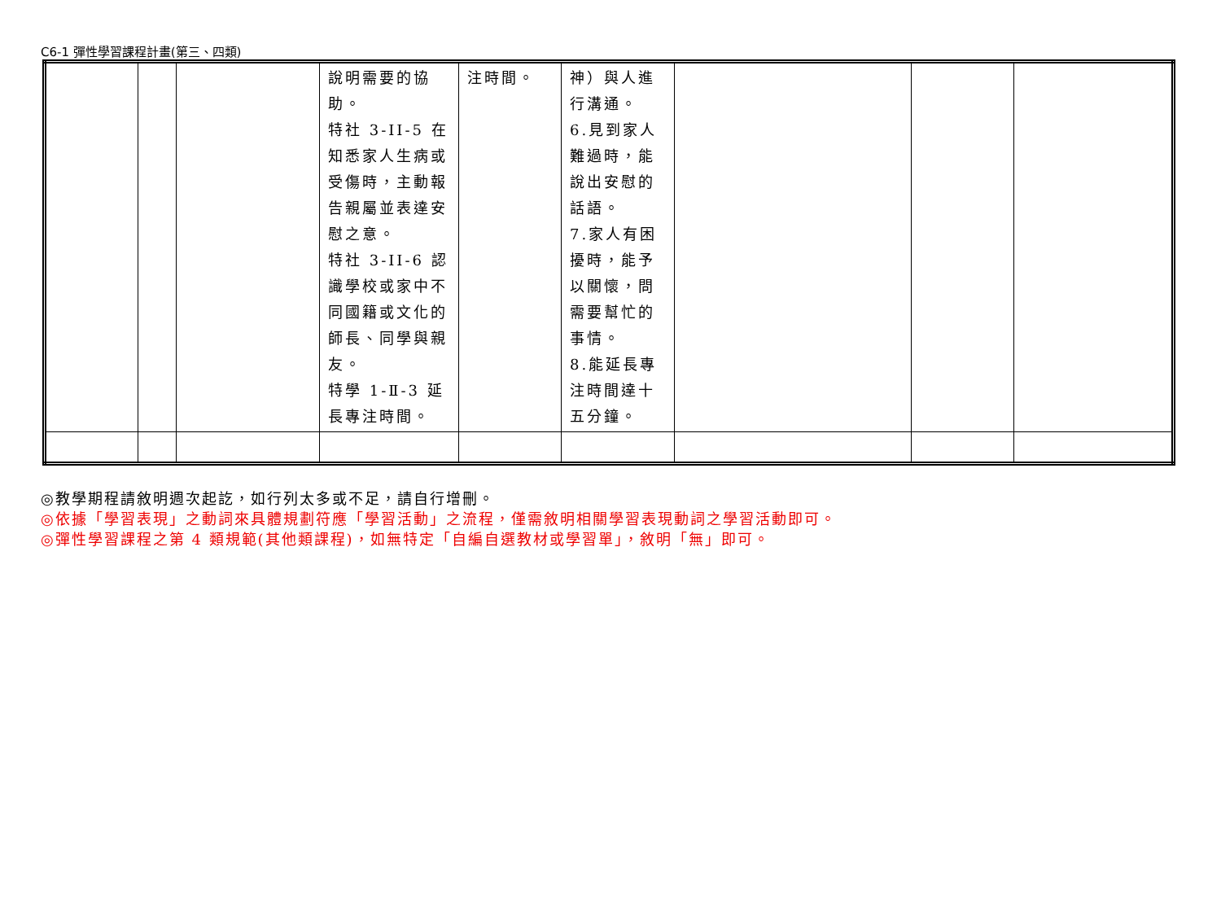C6-1 彈性學習課程計畫(第三、四類)
| | | | 說明需要的協助。 特社 3-II-5 在知悉家人生病或受傷時，主動報告親屬並表達安慰之意。 特社 3-II-6 認識學校或家中不同國籍或文化的師長、同學與親友。 特學 1-Ⅱ-3 延長專注時間。 | 注時間。 | 神）與人進行溝通。 6.見到家人難過時，能說出安慰的話語。 7.家人有困擾時，能予以關懷，問需要幫忙的事情。 8.能延長專注時間達十五分鐘。 | | | |
◎教學期程請敘明週次起訖，如行列太多或不足，請自行增刪。
◎依據「學習表現」之動詞來具體規劃符應「學習活動」之流程，僅需敘明相關學習表現動詞之學習活動即可。
◎彈性學習課程之第 4 類規範(其他類課程)，如無特定「自編自選教材或學習單」，敘明「無」即可。